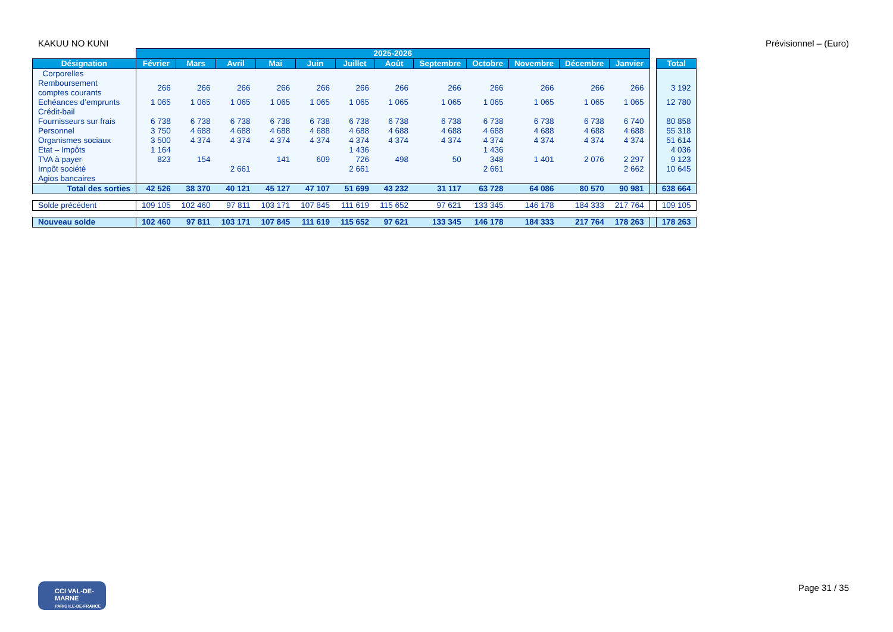KAKUU NO KUNI Prévisionnel – (Euro)
| | 2025-2026 | | | | | | | | | | | | | |
| --- | --- | --- | --- | --- | --- | --- | --- | --- | --- | --- | --- | --- | --- | --- |
| Désignation | Février | Mars | Avril | Mai | Juin | Juillet | Août | Septembre | Octobre | Novembre | Décembre | Janvier | | Total |
| Corporelles | | | | | | | | | | | | | | |
| Remboursement comptes courants | 266 | 266 | 266 | 266 | 266 | 266 | 266 | 266 | 266 | 266 | 266 | 266 | | 3 192 |
| Echéances d’emprunts | 1 065 | 1 065 | 1 065 | 1 065 | 1 065 | 1 065 | 1 065 | 1 065 | 1 065 | 1 065 | 1 065 | 1 065 | | 12 780 |
| Crédit-bail | | | | | | | | | | | | | | |
| Fournisseurs sur frais | 6 738 | 6 738 | 6 738 | 6 738 | 6 738 | 6 738 | 6 738 | 6 738 | 6 738 | 6 738 | 6 738 | 6 740 | | 80 858 |
| Personnel | 3 750 | 4 688 | 4 688 | 4 688 | 4 688 | 4 688 | 4 688 | 4 688 | 4 688 | 4 688 | 4 688 | 4 688 | | 55 318 |
| Organismes sociaux | 3 500 | 4 374 | 4 374 | 4 374 | 4 374 | 4 374 | 4 374 | 4 374 | 4 374 | 4 374 | 4 374 | 4 374 | | 51 614 |
| Etat – Impôts | 1 164 | | | | | 1 436 | | | 1 436 | | | | | 4 036 |
| TVA à payer | 823 | 154 | | 141 | 609 | 726 | 498 | 50 | 348 | 1 401 | 2 076 | 2 297 | | 9 123 |
| Impôt société | | | 2 661 | | | 2 661 | | | 2 661 | | | 2 662 | | 10 645 |
| Agios bancaires | | | | | | | | | | | | | | |
| Total des sorties | 42 526 | 38 370 | 40 121 | 45 127 | 47 107 | 51 699 | 43 232 | 31 117 | 63 728 | 64 086 | 80 570 | 90 981 | | 638 664 |
| Solde précédent | 109 105 | 102 460 | 97 811 | 103 171 | 107 845 | 111 619 | 115 652 | 97 621 | 133 345 | 146 178 | 184 333 | 217 764 | | 109 105 |
| Nouveau solde | 102 460 | 97 811 | 103 171 | 107 845 | 111 619 | 115 652 | 97 621 | 133 345 | 146 178 | 184 333 | 217 764 | 178 263 | | 178 263 |
CCI VAL-DE-MARNE
PARIS ILE-DE-FRANCE
Page 31 / 35